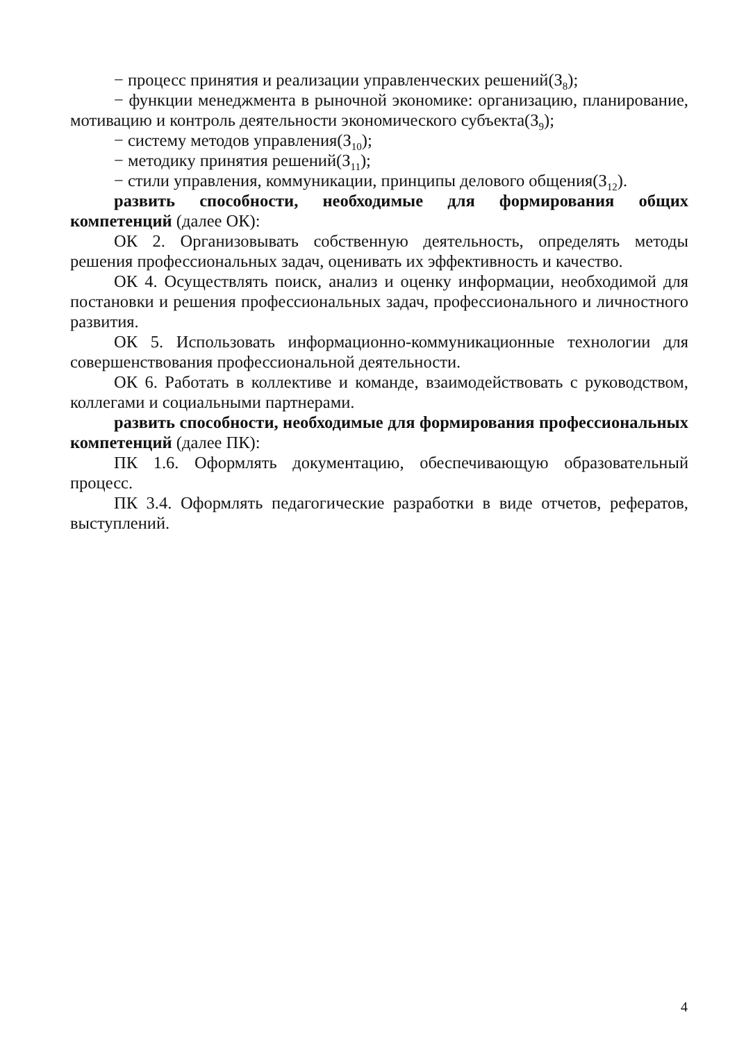− процесс принятия и реализации управленческих решений(З<sub>8</sub>);
− функции менеджмента в рыночной экономике: организацию, планирование, мотивацию и контроль деятельности экономического субъекта(З<sub>9</sub>);
− систему методов управления(З<sub>10</sub>);
− методику принятия решений(З<sub>11</sub>);
− стили управления, коммуникации, принципы делового общения(З<sub>12</sub>).
развить способности, необходимые для формирования общих компетенций (далее ОК):
ОК 2. Организовывать собственную деятельность, определять методы решения профессиональных задач, оценивать их эффективность и качество.
ОК 4. Осуществлять поиск, анализ и оценку информации, необходимой для постановки и решения профессиональных задач, профессионального и личностного развития.
ОК 5. Использовать информационно-коммуникационные технологии для совершенствования профессиональной деятельности.
ОК 6. Работать в коллективе и команде, взаимодействовать с руководством, коллегами и социальными партнерами.
развить способности, необходимые для формирования профессиональных компетенций (далее ПК):
ПК 1.6. Оформлять документацию, обеспечивающую образовательный процесс.
ПК 3.4. Оформлять педагогические разработки в виде отчетов, рефератов, выступлений.
4